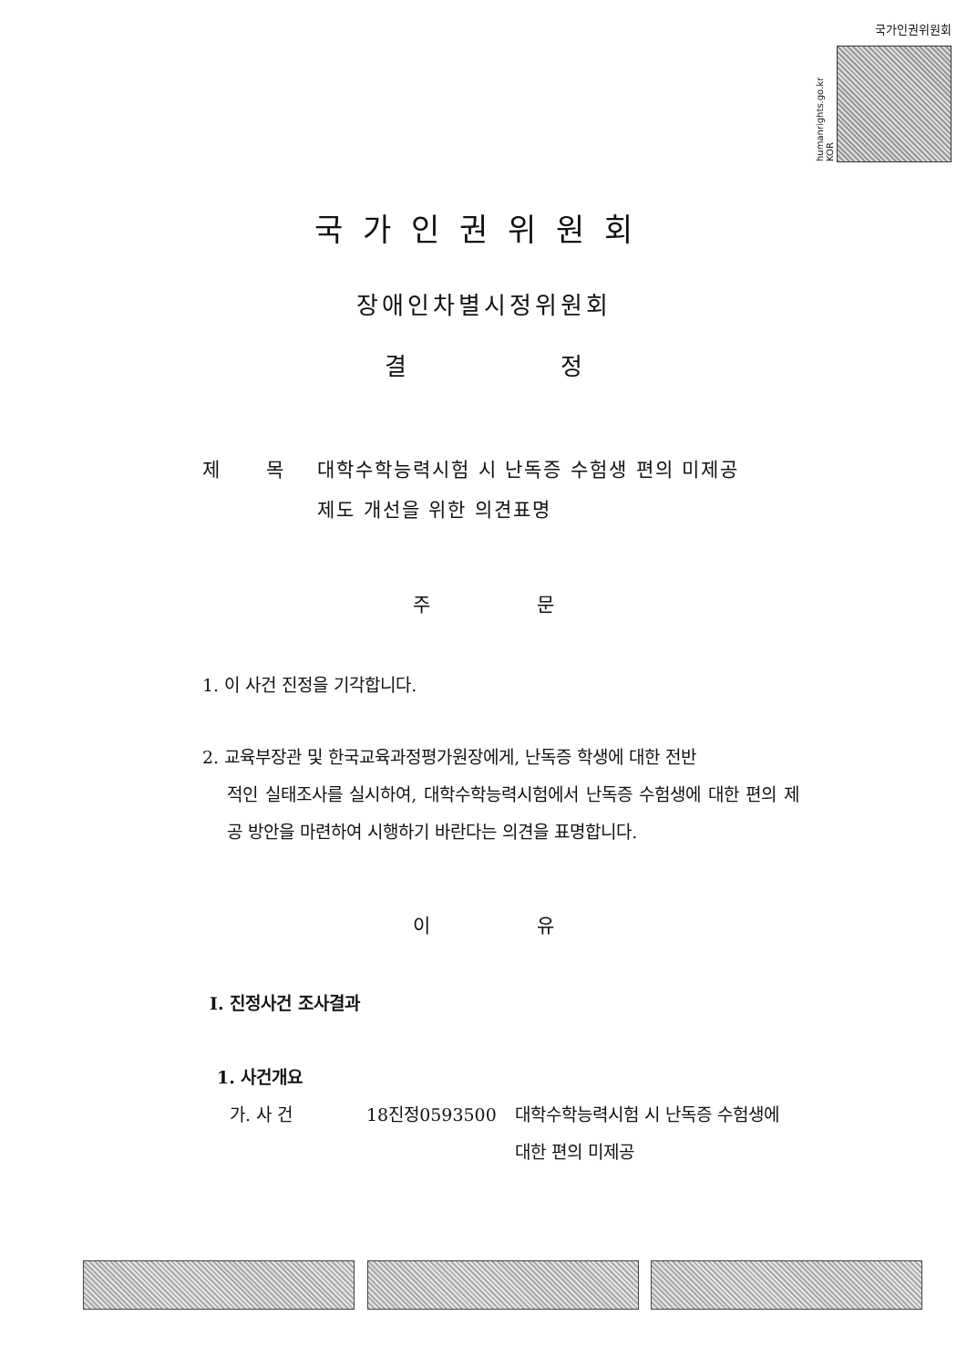국가인권위원회
humanrights.go.kr KOR
국가인권위원회
장애인차별시정위원회
결 정
제 목 대학수학능력시험 시 난독증 수험생 편의 미제공
제도 개선을 위한 의견표명
주 문
1. 이 사건 진정을 기각합니다.
2. 교육부장관 및 한국교육과정평가원장에게, 난독증 학생에 대한 전반
적인 실태조사를 실시하여, 대학수학능력시험에서 난독증 수험생에 대한 편의 제공 방안을 마련하여 시행하기 바란다는 의견을 표명합니다.
이 유
Ⅰ. 진정사건 조사결과
1. 사건개요
가. 사 건 18진정0593500 대학수학능력시험 시 난독증 수험생에 대한 편의 미제공